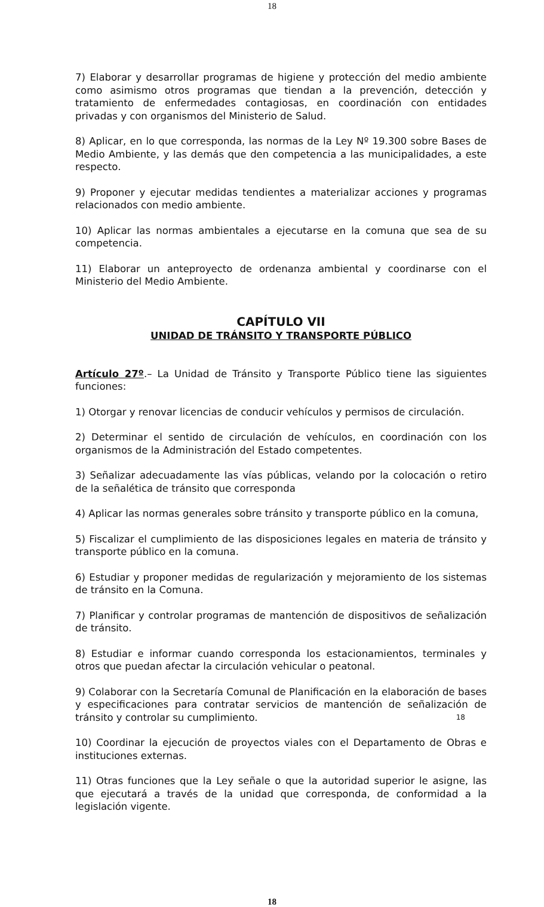18
7) Elaborar y desarrollar programas de higiene y protección del medio ambiente como asimismo otros programas que tiendan a la prevención, detección y tratamiento de enfermedades contagiosas, en coordinación con entidades privadas y con organismos del Ministerio de Salud.
8) Aplicar, en lo que corresponda, las normas de la Ley Nº 19.300 sobre Bases de Medio Ambiente, y las demás que den competencia a las municipalidades, a este respecto.
9) Proponer y ejecutar medidas tendientes a materializar acciones y programas relacionados con medio ambiente.
10) Aplicar las normas ambientales a ejecutarse en la comuna que sea de su competencia.
11) Elaborar un anteproyecto de ordenanza ambiental y coordinarse con el Ministerio del Medio Ambiente.
CAPÍTULO VII
UNIDAD DE TRÁNSITO Y TRANSPORTE PÚBLICO
Artículo 27º.– La Unidad de Tránsito y Transporte Público tiene las siguientes funciones:
1) Otorgar y renovar licencias de conducir vehículos y permisos de circulación.
2) Determinar el sentido de circulación de vehículos, en coordinación con los organismos de la Administración del Estado competentes.
3) Señalizar adecuadamente las vías públicas, velando por la colocación o retiro de la señalética de tránsito que corresponda
4) Aplicar las normas generales sobre tránsito y transporte público en la comuna,
5) Fiscalizar el cumplimiento de las disposiciones legales en materia de tránsito y transporte público en la comuna.
6) Estudiar y proponer medidas de regularización y mejoramiento de los sistemas de tránsito en la Comuna.
7) Planificar y controlar programas de mantención de dispositivos de señalización de tránsito.
8) Estudiar e informar cuando corresponda los estacionamientos, terminales y otros que puedan afectar la circulación vehicular o peatonal.
9) Colaborar con la Secretaría Comunal de Planificación en la elaboración de bases y especificaciones para contratar servicios de mantención de señalización de tránsito y controlar su cumplimiento. 18
10) Coordinar la ejecución de proyectos viales con el Departamento de Obras e instituciones externas.
11) Otras funciones que la Ley señale o que la autoridad superior le asigne, las que ejecutará a través de la unidad que corresponda, de conformidad a la legislación vigente.
18